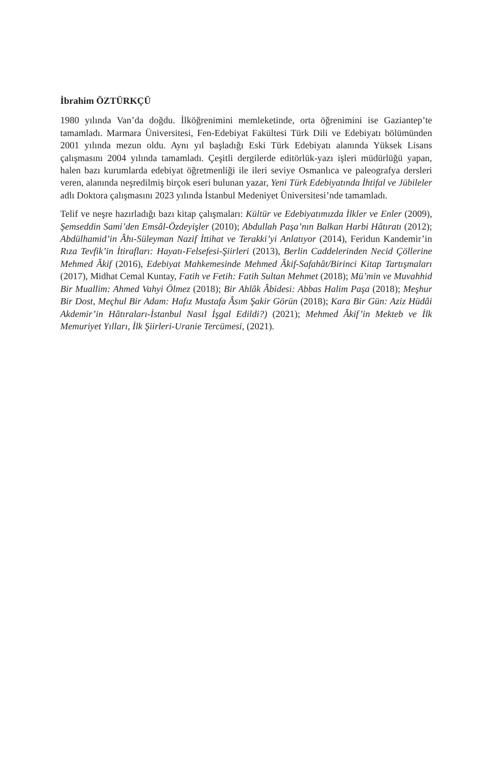İbrahim ÖZTÜRKÇÜ
1980 yılında Van’da doğdu. İlköğrenimini memleketinde, orta öğrenimini ise Gaziantep’te tamamladı. Marmara Üniversitesi, Fen-Edebiyat Fakültesi Türk Dili ve Edebiyatı bölümünden 2001 yılında mezun oldu. Aynı yıl başladığı Eski Türk Edebiyatı alanında Yüksek Lisans çalışmasını 2004 yılında tamamladı. Çeşitli dergilerde editörlük-yazı işleri müdürlüğü yapan, halen bazı kurumlarda edebiyat öğretmenliği ile ileri seviye Osmanlıca ve paleografya dersleri veren, alanında neşredilmiş birçok eseri bulunan yazar, Yeni Türk Edebiyatında İhtifal ve Jübileler adlı Doktora çalışmasını 2023 yılında İstanbul Medeniyet Üniversitesi’nde tamamladı.
Telif ve neşre hazırladığı bazı kitap çalışmaları: Kültür ve Edebiyatımızda İlkler ve Enler (2009), Şemseddin Sami’den Emsâl-Özdeyişler (2010); Abdullah Paşa’nın Balkan Harbi Hâtıratı (2012); Abdülhamid’in Âhı-Süleyman Nazif İttihat ve Terakki’yi Anlatıyor (2014), Feridun Kandemir’in Rıza Tevfik’in İtirafları: Hayatı-Felsefesi-Şiirleri (2013), Berlin Caddelerinden Necid Çöllerine Mehmed Âkif (2016), Edebiyat Mahkemesinde Mehmed Âkif-Safahât/Birinci Kitap Tartışmaları (2017), Midhat Cemal Kuntay, Fatih ve Fetih: Fatih Sultan Mehmet (2018); Mü’min ve Muvahhid Bir Muallim: Ahmed Vahyi Ölmez (2018); Bir Ahlâk Âbidesi: Abbas Halim Paşa (2018); Meşhur Bir Dost, Meçhul Bir Adam: Hafız Mustafa Âsım Şakir Görün (2018); Kara Bir Gün: Aziz Hüdâi Akdemir’in Hâtıraları-İstanbul Nasıl İşgal Edildi?) (2021); Mehmed Âkif’in Mekteb ve İlk Memuriyet Yılları, İlk Şiirleri-Uranie Tercümesi, (2021).